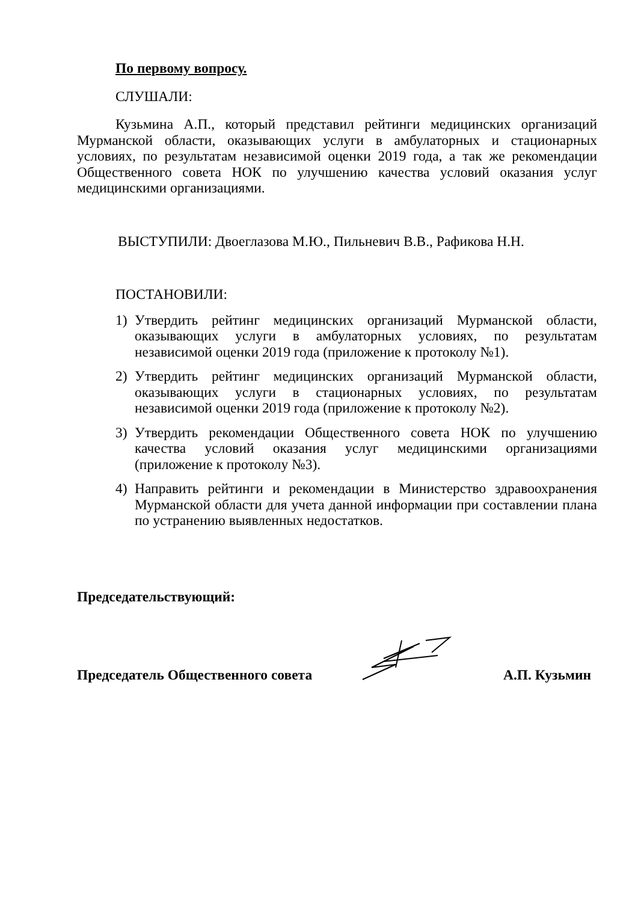По первому вопросу.
СЛУШАЛИ:
Кузьмина А.П., который представил рейтинги медицинских организаций Мурманской области, оказывающих услуги в амбулаторных и стационарных условиях, по результатам независимой оценки 2019 года, а так же рекомендации Общественного совета НОК по улучшению качества условий оказания услуг медицинскими организациями.
ВЫСТУПИЛИ: Двоеглазова М.Ю., Пильневич В.В., Рафикова Н.Н.
ПОСТАНОВИЛИ:
1) Утвердить рейтинг медицинских организаций Мурманской области, оказывающих услуги в амбулаторных условиях, по результатам независимой оценки 2019 года (приложение к протоколу №1).
2) Утвердить рейтинг медицинских организаций Мурманской области, оказывающих услуги в стационарных условиях, по результатам независимой оценки 2019 года (приложение к протоколу №2).
3) Утвердить рекомендации Общественного совета НОК по улучшению качества условий оказания услуг медицинскими организациями (приложение к протоколу №3).
4) Направить рейтинги и рекомендации в Министерство здравоохранения Мурманской области для учета данной информации при составлении плана по устранению выявленных недостатков.
Председательствующий:
Председатель Общественного совета А.П. Кузьмин